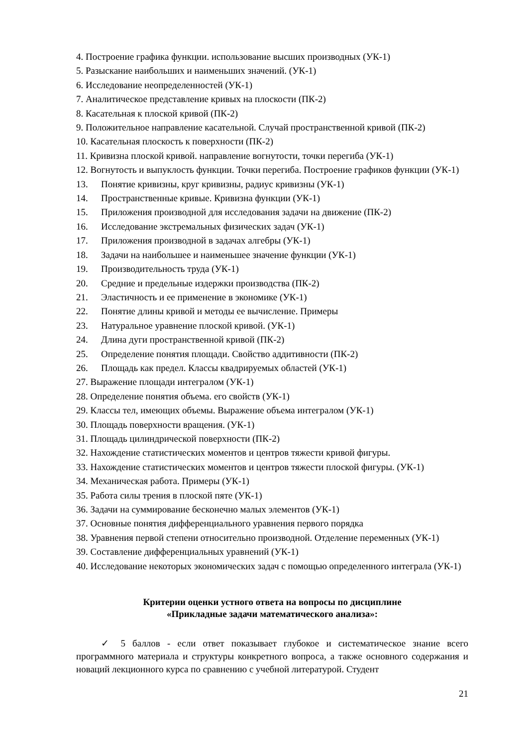4. Построение графика функции. использование высших производных (УК-1)
5. Разыскание наибольших и наименьших значений. (УК-1)
6. Исследование неопределенностей (УК-1)
7. Аналитическое представление кривых на плоскости (ПК-2)
8. Касательная к плоской кривой (ПК-2)
9. Положительное направление касательной. Случай пространственной кривой (ПК-2)
10. Касательная плоскость к поверхности (ПК-2)
11. Кривизна плоской кривой. направление вогнутости, точки перегиба (УК-1)
12. Вогнутость и выпуклость функции. Точки перегиба. Построение графиков функции (УК-1)
13. Понятие кривизны, круг кривизны, радиус кривизны (УК-1)
14. Пространственные кривые. Кривизна функции (УК-1)
15. Приложения производной для исследования задачи на движение (ПК-2)
16. Исследование экстремальных физических задач (УК-1)
17. Приложения производной в задачах алгебры (УК-1)
18. Задачи на наибольшее и наименьшее значение функции (УК-1)
19. Производительность труда (УК-1)
20. Средние и предельные издержки производства (ПК-2)
21. Эластичность и ее применение в экономике (УК-1)
22. Понятие длины кривой и методы ее вычисление. Примеры
23. Натуральное уравнение плоской кривой. (УК-1)
24. Длина дуги пространственной кривой (ПК-2)
25. Определение понятия площади. Свойство аддитивности (ПК-2)
26. Площадь как предел. Классы квадрируемых областей (УК-1)
27. Выражение площади интегралом (УК-1)
28. Определение понятия объема. его свойств (УК-1)
29. Классы тел, имеющих объемы. Выражение объема интегралом (УК-1)
30. Площадь поверхности вращения. (УК-1)
31. Площадь цилиндрической поверхности (ПК-2)
32. Нахождение статистических моментов и центров тяжести кривой фигуры.
33. Нахождение статистических моментов и центров тяжести плоской фигуры. (УК-1)
34. Механическая работа. Примеры (УК-1)
35. Работа силы трения в плоской пяте (УК-1)
36. Задачи на суммирование бесконечно малых элементов (УК-1)
37. Основные понятия дифференциального уравнения первого порядка
38. Уравнения первой степени относительно производной. Отделение переменных (УК-1)
39. Составление дифференциальных уравнений (УК-1)
40. Исследование некоторых экономических задач с помощью определенного интеграла (УК-1)
Критерии оценки устного ответа на вопросы по дисциплине
«Прикладные задачи математического анализа»:
✓ 5 баллов - если ответ показывает глубокое и систематическое знание всего программного материала и структуры конкретного вопроса, а также основного содержания и новаций лекционного курса по сравнению с учебной литературой. Студент
21